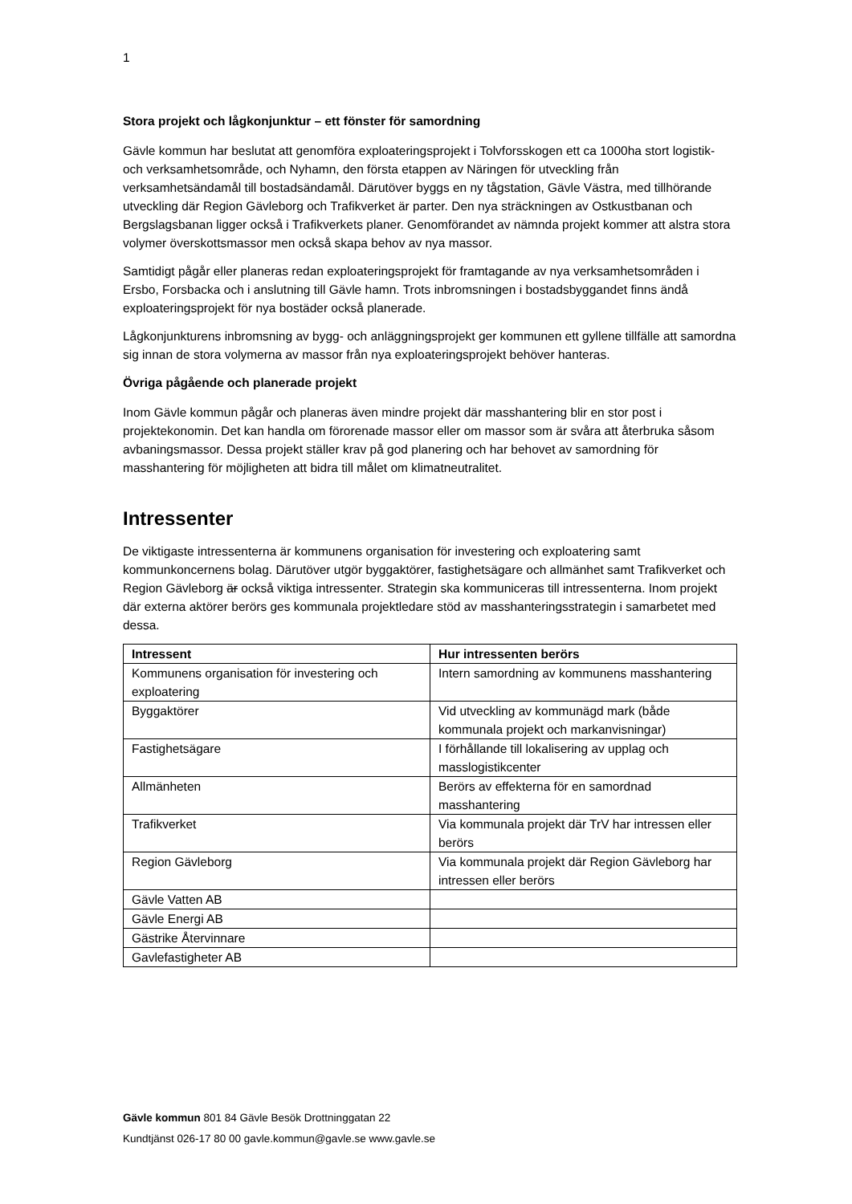1
Stora projekt och lågkonjunktur – ett fönster för samordning
Gävle kommun har beslutat att genomföra exploateringsprojekt i Tolvforsskogen ett ca 1000ha stort logistik- och verksamhetsområde, och Nyhamn, den första etappen av Näringen för utveckling från verksamhetsändamål till bostadsändamål. Därutöver byggs en ny tågstation, Gävle Västra, med tillhörande utveckling där Region Gävleborg och Trafikverket är parter. Den nya sträckningen av Ostkustbanan och Bergslagsbanan ligger också i Trafikverkets planer. Genomförandet av nämnda projekt kommer att alstra stora volymer överskottsmassor men också skapa behov av nya massor.
Samtidigt pågår eller planeras redan exploateringsprojekt för framtagande av nya verksamhetsområden i Ersbo, Forsbacka och i anslutning till Gävle hamn. Trots inbromsningen i bostadsbyggandet finns ändå exploateringsprojekt för nya bostäder också planerade.
Lågkonjunkturens inbromsning av bygg- och anläggningsprojekt ger kommunen ett gyllene tillfälle att samordna sig innan de stora volymerna av massor från nya exploateringsprojekt behöver hanteras.
Övriga pågående och planerade projekt
Inom Gävle kommun pågår och planeras även mindre projekt där masshantering blir en stor post i projektekonomin. Det kan handla om förorenade massor eller om massor som är svåra att återbruka såsom avbaningsmassor. Dessa projekt ställer krav på god planering och har behovet av samordning för masshantering för möjligheten att bidra till målet om klimatneutralitet.
Intressenter
De viktigaste intressenterna är kommunens organisation för investering och exploatering samt kommunkoncernens bolag. Därutöver utgör byggaktörer, fastighetsägare och allmänhet samt Trafikverket och Region Gävleborg är också viktiga intressenter. Strategin ska kommuniceras till intressenterna. Inom projekt där externa aktörer berörs ges kommunala projektledare stöd av masshanteringsstrategin i samarbetet med dessa.
| Intressent | Hur intressenten berörs |
| --- | --- |
| Kommunens organisation för investering och exploatering | Intern samordning av kommunens masshantering |
| Byggaktörer | Vid utveckling av kommunägd mark (både kommunala projekt och markanvisningar) |
| Fastighetsägare | I förhållande till lokalisering av upplag och masslogistikcenter |
| Allmänheten | Berörs av effekterna för en samordnad masshantering |
| Trafikverket | Via kommunala projekt där TrV har intressen eller berörs |
| Region Gävleborg | Via kommunala projekt där Region Gävleborg har intressen eller berörs |
| Gävle Vatten AB | |
| Gävle Energi AB | |
| Gästrike Återvinnare | |
| Gavlefastigheter AB | |
Gävle kommun 801 84 Gävle Besök Drottninggatan 22
Kundtjänst 026-17 80 00 gavle.kommun@gavle.se www.gavle.se